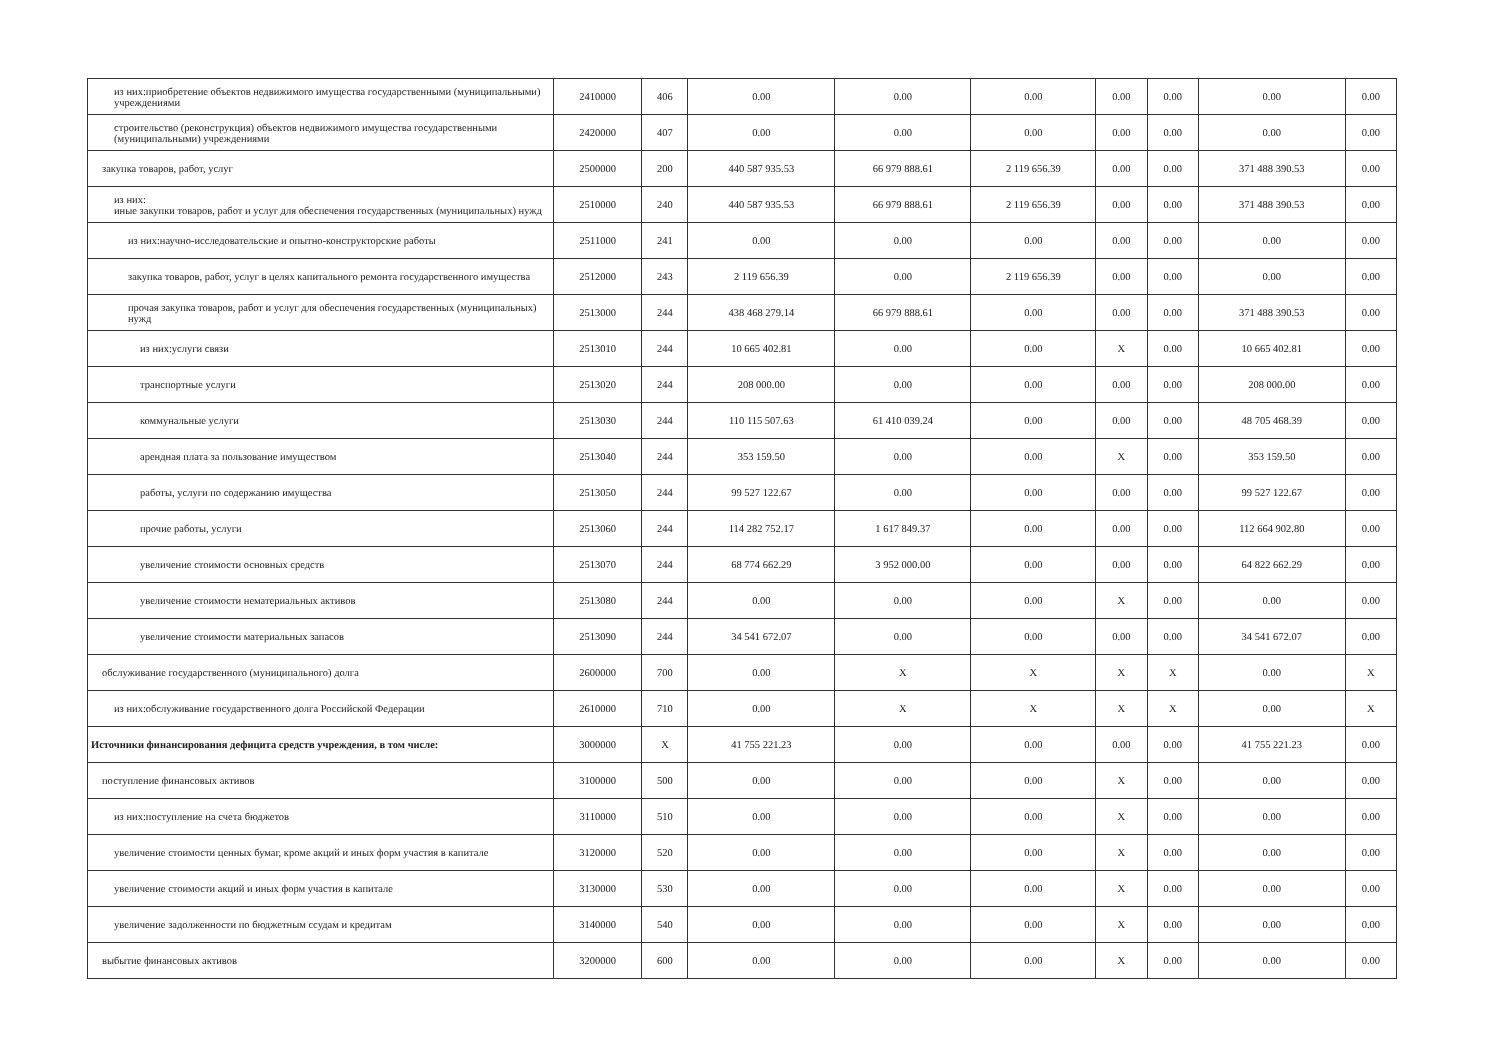| из них:приобретение объектов недвижимого имущества государственными (муниципальными) учреждениями | 2410000 | 406 | 0.00 | 0.00 | 0.00 | 0.00 | 0.00 | 0.00 | 0.00 |
| строительство (реконструкция) объектов недвижимого имущества государственными (муниципальными) учреждениями | 2420000 | 407 | 0.00 | 0.00 | 0.00 | 0.00 | 0.00 | 0.00 | 0.00 |
| закупка товаров, работ, услуг | 2500000 | 200 | 440 587 935.53 | 66 979 888.61 | 2 119 656.39 | 0.00 | 0.00 | 371 488 390.53 | 0.00 |
| из них: иные закупки товаров, работ и услуг для обеспечения государственных (муниципальных) нужд | 2510000 | 240 | 440 587 935.53 | 66 979 888.61 | 2 119 656.39 | 0.00 | 0.00 | 371 488 390.53 | 0.00 |
| из них:научно-исследовательские и опытно-конструкторские работы | 2511000 | 241 | 0.00 | 0.00 | 0.00 | 0.00 | 0.00 | 0.00 | 0.00 |
| закупка товаров, работ, услуг в целях капитального ремонта государственного имущества | 2512000 | 243 | 2 119 656.39 | 0.00 | 2 119 656.39 | 0.00 | 0.00 | 0.00 | 0.00 |
| прочая закупка товаров, работ и услуг для обеспечения государственных (муниципальных) нужд | 2513000 | 244 | 438 468 279.14 | 66 979 888.61 | 0.00 | 0.00 | 0.00 | 371 488 390.53 | 0.00 |
| из них:услуги связи | 2513010 | 244 | 10 665 402.81 | 0.00 | 0.00 | X | 0.00 | 10 665 402.81 | 0.00 |
| транспортные услуги | 2513020 | 244 | 208 000.00 | 0.00 | 0.00 | 0.00 | 0.00 | 208 000.00 | 0.00 |
| коммунальные услуги | 2513030 | 244 | 110 115 507.63 | 61 410 039.24 | 0.00 | 0.00 | 0.00 | 48 705 468.39 | 0.00 |
| арендная плата за пользование имуществом | 2513040 | 244 | 353 159.50 | 0.00 | 0.00 | X | 0.00 | 353 159.50 | 0.00 |
| работы, услуги по содержанию имущества | 2513050 | 244 | 99 527 122.67 | 0.00 | 0.00 | 0.00 | 0.00 | 99 527 122.67 | 0.00 |
| прочие работы, услуги | 2513060 | 244 | 114 282 752.17 | 1 617 849.37 | 0.00 | 0.00 | 0.00 | 112 664 902.80 | 0.00 |
| увеличение стоимости основных средств | 2513070 | 244 | 68 774 662.29 | 3 952 000.00 | 0.00 | 0.00 | 0.00 | 64 822 662.29 | 0.00 |
| увеличение стоимости нематериальных активов | 2513080 | 244 | 0.00 | 0.00 | 0.00 | X | 0.00 | 0.00 | 0.00 |
| увеличение стоимости материальных запасов | 2513090 | 244 | 34 541 672.07 | 0.00 | 0.00 | 0.00 | 0.00 | 34 541 672.07 | 0.00 |
| обслуживание государственного (муниципального) долга | 2600000 | 700 | 0.00 | X | X | X | X | 0.00 | X |
| из них:обслуживание государственного долга Российской Федерации | 2610000 | 710 | 0.00 | X | X | X | X | 0.00 | X |
| Источники финансирования дефицита средств учреждения, в том числе: | 3000000 | X | 41 755 221.23 | 0.00 | 0.00 | 0.00 | 0.00 | 41 755 221.23 | 0.00 |
| поступление финансовых активов | 3100000 | 500 | 0.00 | 0.00 | 0.00 | X | 0.00 | 0.00 | 0.00 |
| из них:поступление на счета бюджетов | 3110000 | 510 | 0.00 | 0.00 | 0.00 | X | 0.00 | 0.00 | 0.00 |
| увеличение стоимости ценных бумаг, кроме акций и иных форм участия в капитале | 3120000 | 520 | 0.00 | 0.00 | 0.00 | X | 0.00 | 0.00 | 0.00 |
| увеличение стоимости акций и иных форм участия в капитале | 3130000 | 530 | 0.00 | 0.00 | 0.00 | X | 0.00 | 0.00 | 0.00 |
| увеличение задолженности по бюджетным ссудам и кредитам | 3140000 | 540 | 0.00 | 0.00 | 0.00 | X | 0.00 | 0.00 | 0.00 |
| выбытие финансовых активов | 3200000 | 600 | 0.00 | 0.00 | 0.00 | X | 0.00 | 0.00 | 0.00 |